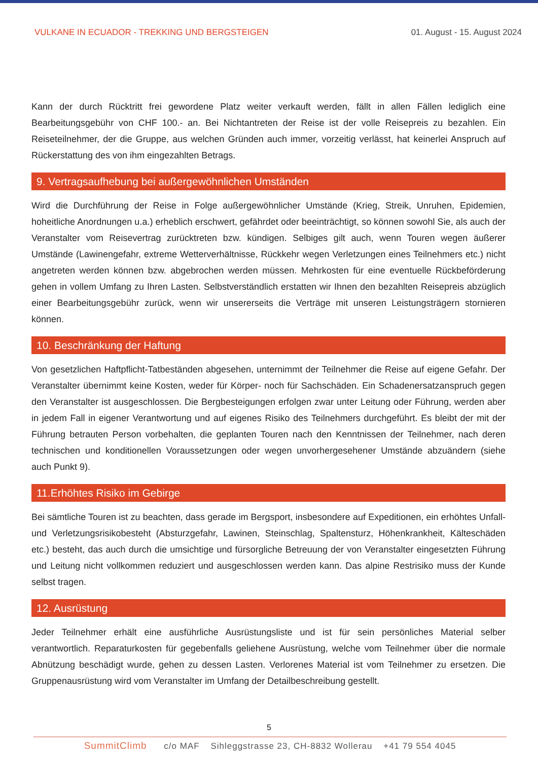VULKANE IN ECUADOR - TREKKING UND BERGSTEIGEN
01. August - 15. August 2024
Kann der durch Rücktritt frei gewordene Platz weiter verkauft werden, fällt in allen Fällen lediglich eine Bearbeitungsgebühr von CHF 100.- an. Bei Nichtantreten der Reise ist der volle Reisepreis zu bezahlen. Ein Reiseteilnehmer, der die Gruppe, aus welchen Gründen auch immer, vorzeitig verlässt, hat keinerlei Anspruch auf Rückerstattung des von ihm eingezahlten Betrags.
9. Vertragsaufhebung bei außergewöhnlichen Umständen
Wird die Durchführung der Reise in Folge außergewöhnlicher Umstände (Krieg, Streik, Unruhen, Epidemien, hoheitliche Anordnungen u.a.) erheblich erschwert, gefährdet oder beeinträchtigt, so können sowohl Sie, als auch der Veranstalter vom Reisevertrag zurücktreten bzw. kündigen. Selbiges gilt auch, wenn Touren wegen äußerer Umstände (Lawinengefahr, extreme Wetterverhältnisse, Rückkehr wegen Verletzungen eines Teilnehmers etc.) nicht angetreten werden können bzw. abgebrochen werden müssen. Mehrkosten für eine eventuelle Rückbeförderung gehen in vollem Umfang zu Ihren Lasten. Selbstverständlich erstatten wir Ihnen den bezahlten Reisepreis abzüglich einer Bearbeitungsgebühr zurück, wenn wir unsererseits die Verträge mit unseren Leistungsträgern stornieren können.
10. Beschränkung der Haftung
Von gesetzlichen Haftpflicht-Tatbeständen abgesehen, unternimmt der Teilnehmer die Reise auf eigene Gefahr. Der Veranstalter übernimmt keine Kosten, weder für Körper- noch für Sachschäden. Ein Schadenersatzanspruch gegen den Veranstalter ist ausgeschlossen. Die Bergbesteigungen erfolgen zwar unter Leitung oder Führung, werden aber in jedem Fall in eigener Verantwortung und auf eigenes Risiko des Teilnehmers durchgeführt. Es bleibt der mit der Führung betrauten Person vorbehalten, die geplanten Touren nach den Kenntnissen der Teilnehmer, nach deren technischen und konditionellen Voraussetzungen oder wegen unvorhergesehener Umstände abzuändern (siehe auch Punkt 9).
11.Erhöhtes Risiko im Gebirge
Bei sämtliche Touren ist zu beachten, dass gerade im Bergsport, insbesondere auf Expeditionen, ein erhöhtes Unfall- und Verletzungsrisikobesteht (Absturzgefahr, Lawinen, Steinschlag, Spaltensturz, Höhenkrankheit, Kälteschäden etc.) besteht, das auch durch die umsichtige und fürsorgliche Betreuung der von Veranstalter eingesetzten Führung und Leitung nicht vollkommen reduziert und ausgeschlossen werden kann. Das alpine Restrisiko muss der Kunde selbst tragen.
12. Ausrüstung
Jeder Teilnehmer erhält eine ausführliche Ausrüstungsliste und ist für sein persönliches Material selber verantwortlich. Reparaturkosten für gegebenfalls geliehene Ausrüstung, welche vom Teilnehmer über die normale Abnützung beschädigt wurde, gehen zu dessen Lasten. Verlorenes Material ist vom Teilnehmer zu ersetzen. Die Gruppenausrüstung wird vom Veranstalter im Umfang der Detailbeschreibung gestellt.
5
SummitClimb c/o MAF Sihleggstrasse 23, CH-8832 Wollerau +41 79 554 4045